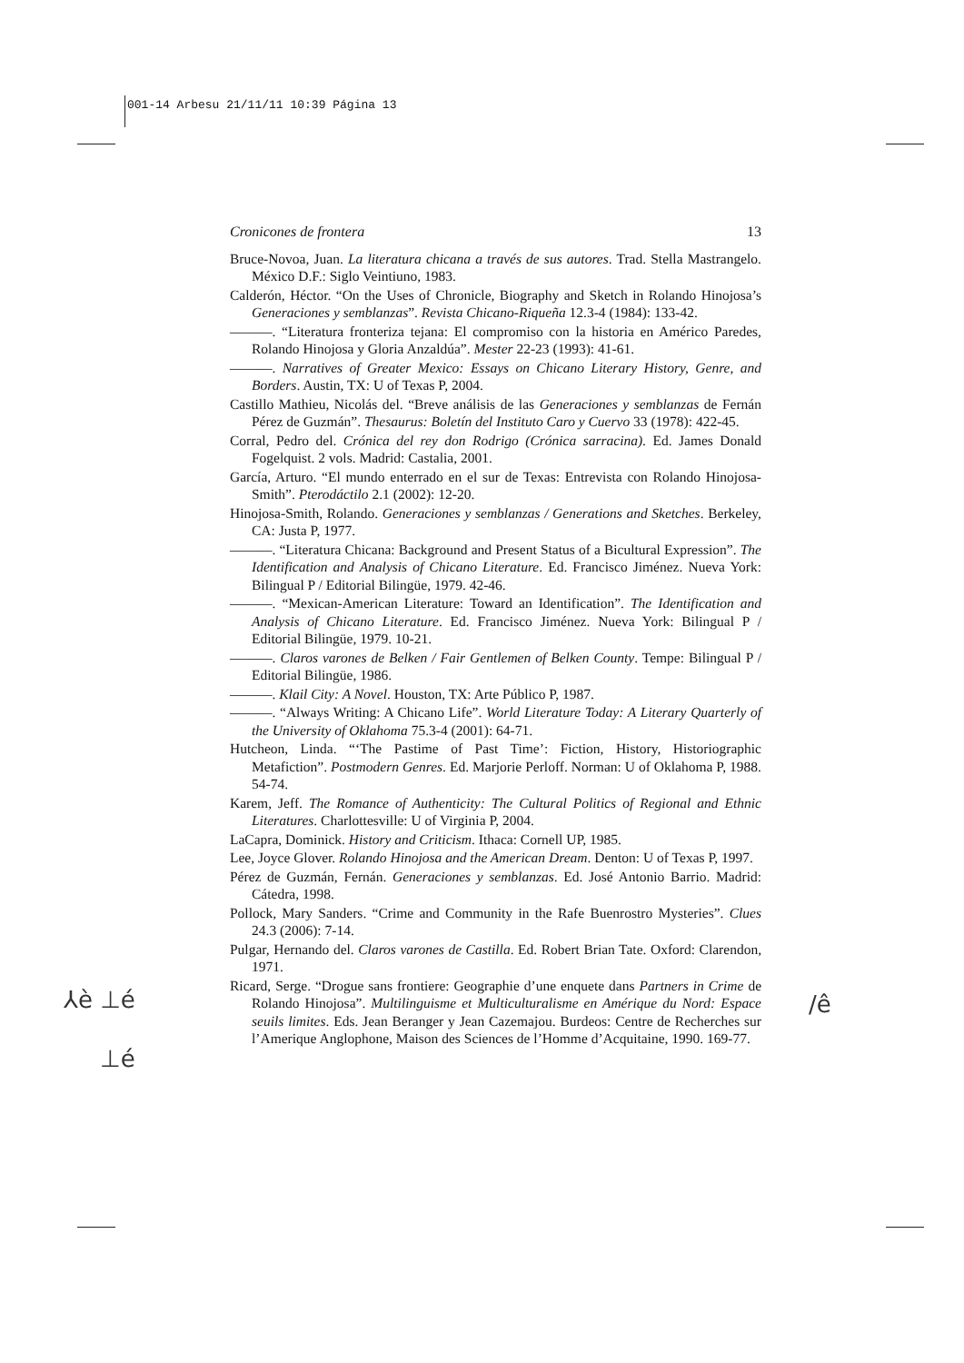001-14 Arbesu 21/11/11 10:39 Página 13
Cronicones de frontera 13
Bruce-Novoa, Juan. La literatura chicana a través de sus autores. Trad. Stella Mastrangelo. México D.F.: Siglo Veintiuno, 1983.
Calderón, Héctor. “On the Uses of Chronicle, Biography and Sketch in Rolando Hinojosa’s Generaciones y semblanzas”. Revista Chicano-Riqueña 12.3-4 (1984): 133-42.
———. “Literatura fronteriza tejana: El compromiso con la historia en Américo Paredes, Rolando Hinojosa y Gloria Anzaldúa”. Mester 22-23 (1993): 41-61.
———. Narratives of Greater Mexico: Essays on Chicano Literary History, Genre, and Borders. Austin, TX: U of Texas P, 2004.
Castillo Mathieu, Nicolás del. “Breve análisis de las Generaciones y semblanzas de Fernán Pérez de Guzmán”. Thesaurus: Boletín del Instituto Caro y Cuervo 33 (1978): 422-45.
Corral, Pedro del. Crónica del rey don Rodrigo (Crónica sarracina). Ed. James Donald Fogelquist. 2 vols. Madrid: Castalia, 2001.
García, Arturo. “El mundo enterrado en el sur de Texas: Entrevista con Rolando Hinojosa-Smith”. Pterodáctilo 2.1 (2002): 12-20.
Hinojosa-Smith, Rolando. Generaciones y semblanzas / Generations and Sketches. Berkeley, CA: Justa P, 1977.
———. “Literatura Chicana: Background and Present Status of a Bicultural Expression”. The Identification and Analysis of Chicano Literature. Ed. Francisco Jiménez. Nueva York: Bilingual P / Editorial Bilingüe, 1979. 42-46.
———. “Mexican-American Literature: Toward an Identification”. The Identification and Analysis of Chicano Literature. Ed. Francisco Jiménez. Nueva York: Bilingual P / Editorial Bilingüe, 1979. 10-21.
———. Claros varones de Belken / Fair Gentlemen of Belken County. Tempe: Bilingual P / Editorial Bilingüe, 1986.
———. Klail City: A Novel. Houston, TX: Arte Público P, 1987.
———. “Always Writing: A Chicano Life”. World Literature Today: A Literary Quarterly of the University of Oklahoma 75.3-4 (2001): 64-71.
Hutcheon, Linda. “‘The Pastime of Past Time’: Fiction, History, Historiographic Metafiction”. Postmodern Genres. Ed. Marjorie Perloff. Norman: U of Oklahoma P, 1988. 54-74.
Karem, Jeff. The Romance of Authenticity: The Cultural Politics of Regional and Ethnic Literatures. Charlottesville: U of Virginia P, 2004.
LaCapra, Dominick. History and Criticism. Ithaca: Cornell UP, 1985.
Lee, Joyce Glover. Rolando Hinojosa and the American Dream. Denton: U of Texas P, 1997.
Pérez de Guzmán, Fernán. Generaciones y semblanzas. Ed. José Antonio Barrio. Madrid: Cátedra, 1998.
Pollock, Mary Sanders. “Crime and Community in the Rafe Buenrostro Mysteries”. Clues 24.3 (2006): 7-14.
Pulgar, Hernando del. Claros varones de Castilla. Ed. Robert Brian Tate. Oxford: Clarendon, 1971.
Ricard, Serge. “Drogue sans frontiere: Geographie d’une enquete dans Partners in Crime de Rolando Hinojosa”. Multilinguisme et Multiculturalisme en Amérique du Nord: Espace seuils limites. Eds. Jean Beranger y Jean Cazemajou. Burdeos: Centre de Recherches sur l’Amerique Anglophone, Maison des Sciences de l’Homme d’Acquitaine, 1990. 169-77.
⅄è ⊥é
⊥é
/ê